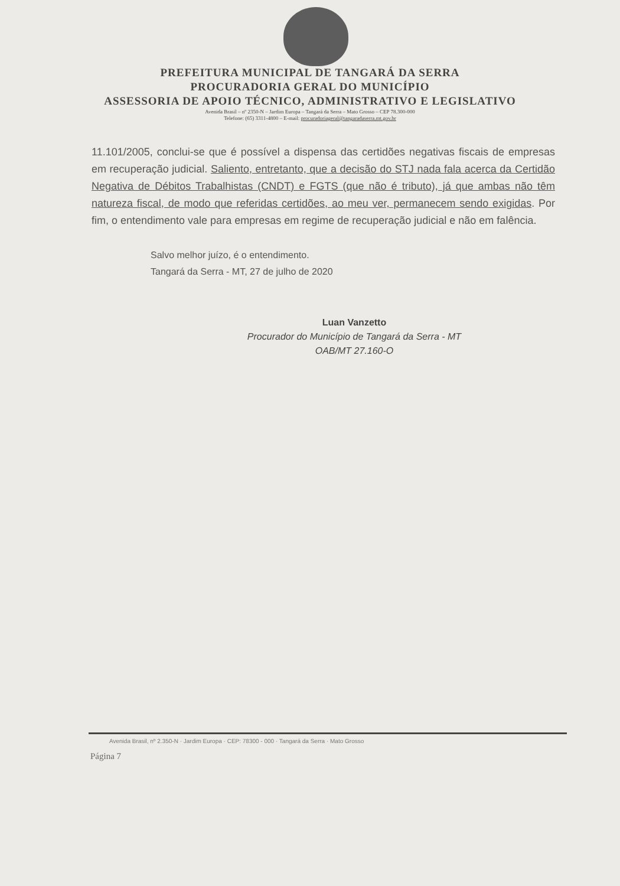PREFEITURA MUNICIPAL DE TANGARÁ DA SERRA
PROCURADORIA GERAL DO MUNICÍPIO
ASSESSORIA DE APOIO TÉCNICO, ADMINISTRATIVO E LEGISLATIVO
Avenida Brasil – nº 2350-N – Jardim Europa – Tangará da Serra – Mato Grosso – CEP 78.300-000
Telefone: (65) 3311-4800 – E-mail: procuradoriageral@tangaradaserra.mt.gov.br
11.101/2005, conclui-se que é possível a dispensa das certidões negativas fiscais de empresas em recuperação judicial. Saliento, entretanto, que a decisão do STJ nada fala acerca da Certidão Negativa de Débitos Trabalhistas (CNDT) e FGTS (que não é tributo), já que ambas não têm natureza fiscal, de modo que referidas certidões, ao meu ver, permanecem sendo exigidas. Por fim, o entendimento vale para empresas em regime de recuperação judicial e não em falência.
Salvo melhor juízo, é o entendimento.
Tangará da Serra - MT, 27 de julho de 2020
Luan Vanzetto
Procurador do Município de Tangará da Serra - MT
OAB/MT 27.160-O
Avenida Brasil, nº 2.350-N · Jardim Europa · CEP: 78300 - 000 · Tangará da Serra · Mato Grosso
Página 7